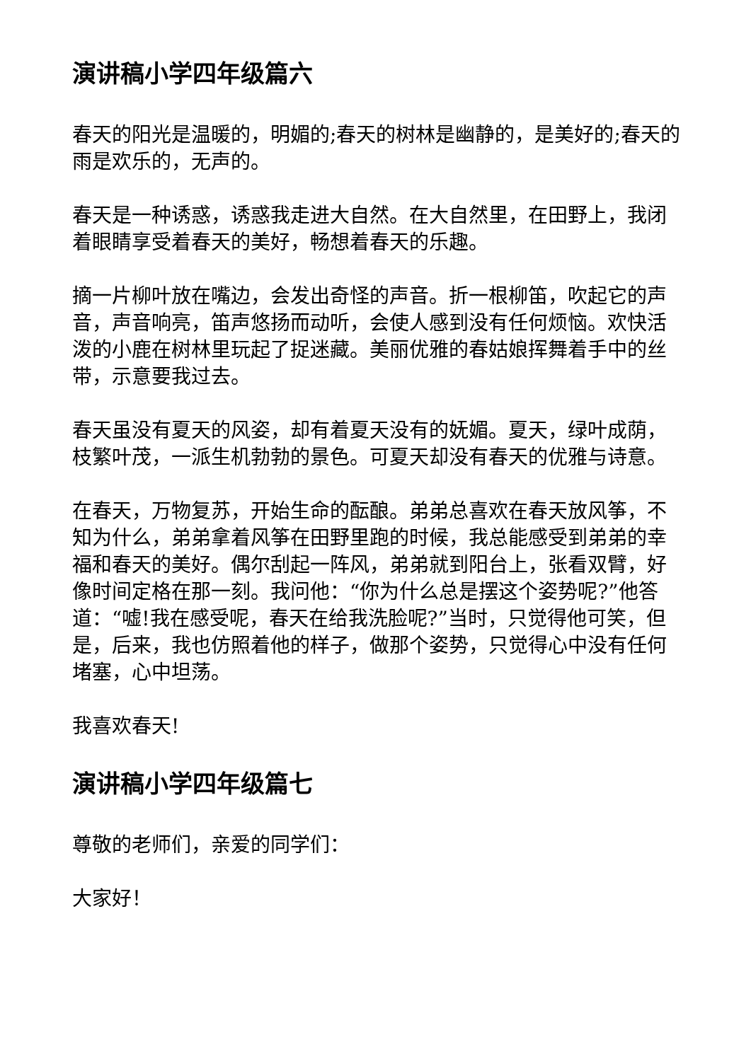演讲稿小学四年级篇六
春天的阳光是温暖的，明媚的;春天的树林是幽静的，是美好的;春天的雨是欢乐的，无声的。
春天是一种诱惑，诱惑我走进大自然。在大自然里，在田野上，我闭着眼睛享受着春天的美好，畅想着春天的乐趣。
摘一片柳叶放在嘴边，会发出奇怪的声音。折一根柳笛，吹起它的声音，声音响亮，笛声悠扬而动听，会使人感到没有任何烦恼。欢快活泼的小鹿在树林里玩起了捉迷藏。美丽优雅的春姑娘挥舞着手中的丝带，示意要我过去。
春天虽没有夏天的风姿，却有着夏天没有的妩媚。夏天，绿叶成荫，枝繁叶茂，一派生机勃勃的景色。可夏天却没有春天的优雅与诗意。
在春天，万物复苏，开始生命的酝酿。弟弟总喜欢在春天放风筝，不知为什么，弟弟拿着风筝在田野里跑的时候，我总能感受到弟弟的幸福和春天的美好。偶尔刮起一阵风，弟弟就到阳台上，张看双臂，好像时间定格在那一刻。我问他：“你为什么总是摆这个姿势呢?”他答道：“嘘!我在感受呢，春天在给我洗脸呢?”当时，只觉得他可笑，但是，后来，我也仿照着他的样子，做那个姿势，只觉得心中没有任何堵塞，心中坦荡。
我喜欢春天!
演讲稿小学四年级篇七
尊敬的老师们，亲爱的同学们：
大家好！